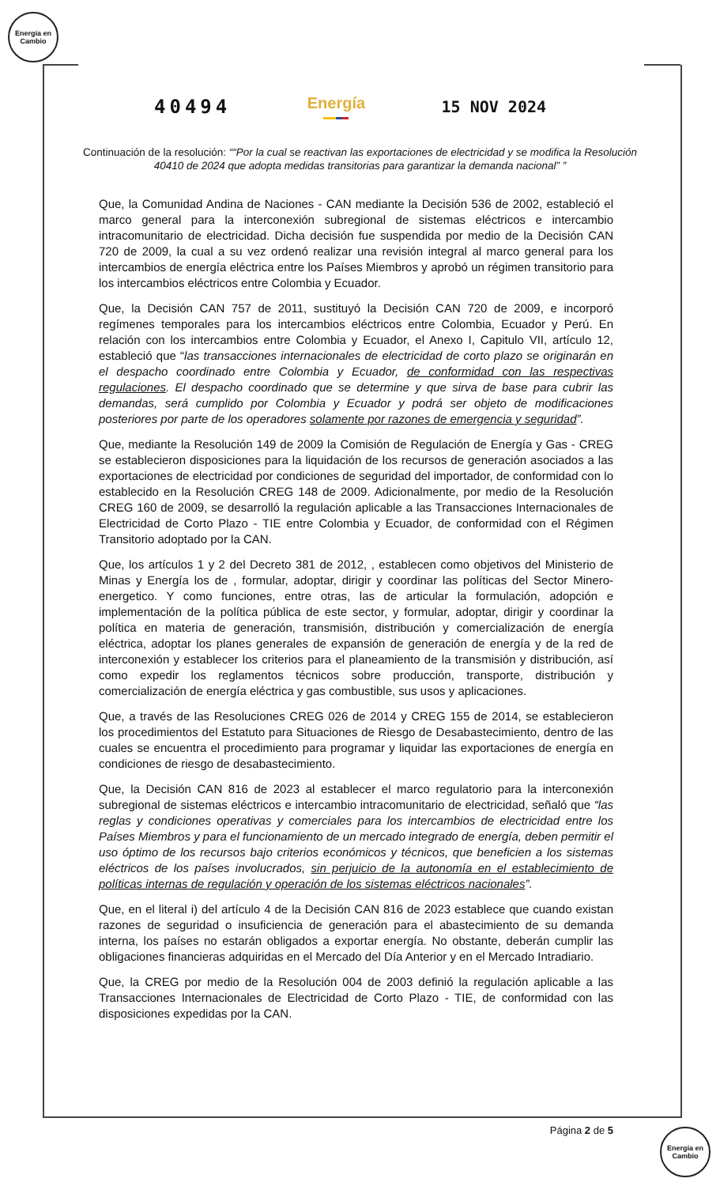Energía en Cambio
40494
Energía 15 NOV 2024
Continuación de la resolución: ““Por la cual se reactivan las exportaciones de electricidad y se modifica la Resolución 40410 de 2024 que adopta medidas transitorias para garantizar la demanda nacional” ”
Que, la Comunidad Andina de Naciones - CAN mediante la Decisión 536 de 2002, estableció el marco general para la interconexión subregional de sistemas eléctricos e intercambio intracomunitario de electricidad. Dicha decisión fue suspendida por medio de la Decisión CAN 720 de 2009, la cual a su vez ordenó realizar una revisión integral al marco general para los intercambios de energía eléctrica entre los Países Miembros y aprobó un régimen transitorio para los intercambios eléctricos entre Colombia y Ecuador.
Que, la Decisión CAN 757 de 2011, sustituyó la Decisión CAN 720 de 2009, e incorporó regímenes temporales para los intercambios eléctricos entre Colombia, Ecuador y Perú. En relación con los intercambios entre Colombia y Ecuador, el Anexo I, Capitulo VII, artículo 12, estableció que “las transacciones internacionales de electricidad de corto plazo se originarán en el despacho coordinado entre Colombia y Ecuador, de conformidad con las respectivas regulaciones. El despacho coordinado que se determine y que sirva de base para cubrir las demandas, será cumplido por Colombia y Ecuador y podrá ser objeto de modificaciones posteriores por parte de los operadores solamente por razones de emergencia y seguridad”.
Que, mediante la Resolución 149 de 2009 la Comisión de Regulación de Energía y Gas - CREG se establecieron disposiciones para la liquidación de los recursos de generación asociados a las exportaciones de electricidad por condiciones de seguridad del importador, de conformidad con lo establecido en la Resolución CREG 148 de 2009. Adicionalmente, por medio de la Resolución CREG 160 de 2009, se desarrolló la regulación aplicable a las Transacciones Internacionales de Electricidad de Corto Plazo - TIE entre Colombia y Ecuador, de conformidad con el Régimen Transitorio adoptado por la CAN.
Que, los artículos 1 y 2 del Decreto 381 de 2012, , establecen como objetivos del Ministerio de Minas y Energía los de , formular, adoptar, dirigir y coordinar las políticas del Sector Minero-energetico. Y como funciones, entre otras, las de articular la formulación, adopción e implementación de la política pública de este sector, y formular, adoptar, dirigir y coordinar la política en materia de generación, transmisión, distribución y comercialización de energía eléctrica, adoptar los planes generales de expansión de generación de energía y de la red de interconexión y establecer los criterios para el planeamiento de la transmisión y distribución, así como expedir los reglamentos técnicos sobre producción, transporte, distribución y comercialización de energía eléctrica y gas combustible, sus usos y aplicaciones.
Que, a través de las Resoluciones CREG 026 de 2014 y CREG 155 de 2014, se establecieron los procedimientos del Estatuto para Situaciones de Riesgo de Desabastecimiento, dentro de las cuales se encuentra el procedimiento para programar y liquidar las exportaciones de energía en condiciones de riesgo de desabastecimiento.
Que, la Decisión CAN 816 de 2023 al establecer el marco regulatorio para la interconexión subregional de sistemas eléctricos e intercambio intracomunitario de electricidad, señaló que “las reglas y condiciones operativas y comerciales para los intercambios de electricidad entre los Países Miembros y para el funcionamiento de un mercado integrado de energía, deben permitir el uso óptimo de los recursos bajo criterios económicos y técnicos, que beneficien a los sistemas eléctricos de los países involucrados, sin perjuicio de la autonomía en el establecimiento de políticas internas de regulación y operación de los sistemas eléctricos nacionales”.
Que, en el literal i) del artículo 4 de la Decisión CAN 816 de 2023 establece que cuando existan razones de seguridad o insuficiencia de generación para el abastecimiento de su demanda interna, los países no estarán obligados a exportar energía. No obstante, deberán cumplir las obligaciones financieras adquiridas en el Mercado del Día Anterior y en el Mercado Intradiario.
Que, la CREG por medio de la Resolución 004 de 2003 definió la regulación aplicable a las Transacciones Internacionales de Electricidad de Corto Plazo - TIE, de conformidad con las disposiciones expedidas por la CAN.
Página 2 de 5
Energía en Cambio